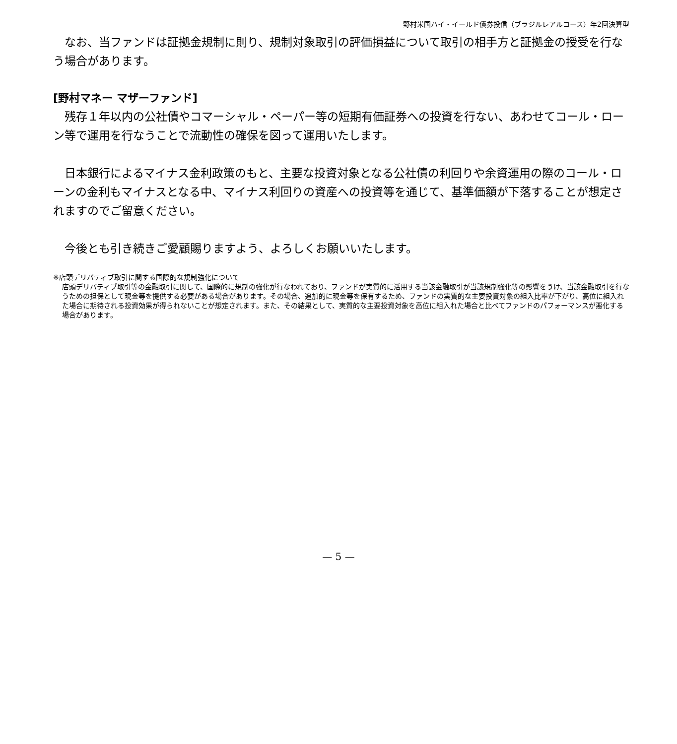野村米国ハイ・イールド債券投信（ブラジルレアルコース）年2回決算型
　なお、当ファンドは証拠金規制に則り、規制対象取引の評価損益について取引の相手方と証拠金の授受を行なう場合があります。
[野村マネー マザーファンド]
　残存１年以内の公社債やコマーシャル・ペーパー等の短期有価証券への投資を行ない、あわせてコール・ローン等で運用を行なうことで流動性の確保を図って運用いたします。
　日本銀行によるマイナス金利政策のもと、主要な投資対象となる公社債の利回りや余資運用の際のコール・ローンの金利もマイナスとなる中、マイナス利回りの資産への投資等を通じて、基準価額が下落することが想定されますのでご留意ください。
　今後とも引き続きご愛顧賜りますよう、よろしくお願いいたします。
※店頭デリバティブ取引に関する国際的な規制強化について
店頭デリバティブ取引等の金融取引に関して、国際的に規制の強化が行なわれており、ファンドが実質的に活用する当該金融取引が当該規制強化等の影響をうけ、当該金融取引を行なうための担保として現金等を提供する必要がある場合があります。その場合、追加的に現金等を保有するため、ファンドの実質的な主要投資対象の組入比率が下がり、高位に組入れた場合に期待される投資効果が得られないことが想定されます。また、その結果として、実質的な主要投資対象を高位に組入れた場合と比べてファンドのパフォーマンスが悪化する場合があります。
— 5 —